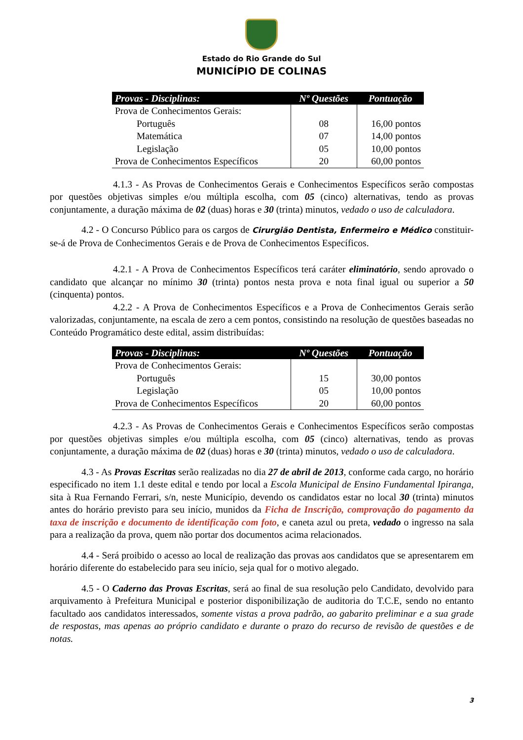Estado do Rio Grande do Sul
MUNICÍPIO DE COLINAS
| Provas - Disciplinas: | Nº Questões | Pontuação |
| --- | --- | --- |
| Prova de Conhecimentos Gerais: | | |
| Português | 08 | 16,00 pontos |
| Matemática | 07 | 14,00 pontos |
| Legislação | 05 | 10,00 pontos |
| Prova de Conhecimentos Específicos | 20 | 60,00 pontos |
4.1.3 - As Provas de Conhecimentos Gerais e Conhecimentos Específicos serão compostas por questões objetivas simples e/ou múltipla escolha, com 05 (cinco) alternativas, tendo as provas conjuntamente, a duração máxima de 02 (duas) horas e 30 (trinta) minutos, vedado o uso de calculadora.
4.2 - O Concurso Público para os cargos de Cirurgião Dentista, Enfermeiro e Médico constituir-se-á de Prova de Conhecimentos Gerais e de Prova de Conhecimentos Específicos.
4.2.1 - A Prova de Conhecimentos Específicos terá caráter eliminatório, sendo aprovado o candidato que alcançar no mínimo 30 (trinta) pontos nesta prova e nota final igual ou superior a 50 (cinquenta) pontos.
4.2.2 - A Prova de Conhecimentos Específicos e a Prova de Conhecimentos Gerais serão valorizadas, conjuntamente, na escala de zero a cem pontos, consistindo na resolução de questões baseadas no Conteúdo Programático deste edital, assim distribuídas:
| Provas - Disciplinas: | Nº Questões | Pontuação |
| --- | --- | --- |
| Prova de Conhecimentos Gerais: | | |
| Português | 15 | 30,00 pontos |
| Legislação | 05 | 10,00 pontos |
| Prova de Conhecimentos Específicos | 20 | 60,00 pontos |
4.2.3 - As Provas de Conhecimentos Gerais e Conhecimentos Específicos serão compostas por questões objetivas simples e/ou múltipla escolha, com 05 (cinco) alternativas, tendo as provas conjuntamente, a duração máxima de 02 (duas) horas e 30 (trinta) minutos, vedado o uso de calculadora.
4.3 - As Provas Escritas serão realizadas no dia 27 de abril de 2013, conforme cada cargo, no horário especificado no item 1.1 deste edital e tendo por local a Escola Municipal de Ensino Fundamental Ipiranga, sita à Rua Fernando Ferrari, s/n, neste Município, devendo os candidatos estar no local 30 (trinta) minutos antes do horário previsto para seu início, munidos da Ficha de Inscrição, comprovação do pagamento da taxa de inscrição e documento de identificação com foto, e caneta azul ou preta, vedado o ingresso na sala para a realização da prova, quem não portar dos documentos acima relacionados.
4.4 - Será proibido o acesso ao local de realização das provas aos candidatos que se apresentarem em horário diferente do estabelecido para seu início, seja qual for o motivo alegado.
4.5 - O Caderno das Provas Escritas, será ao final de sua resolução pelo Candidato, devolvido para arquivamento à Prefeitura Municipal e posterior disponibilização de auditoria do T.C.E, sendo no entanto facultado aos candidatos interessados, somente vistas a prova padrão, ao gabarito preliminar e a sua grade de respostas, mas apenas ao próprio candidato e durante o prazo do recurso de revisão de questões e de notas.
3